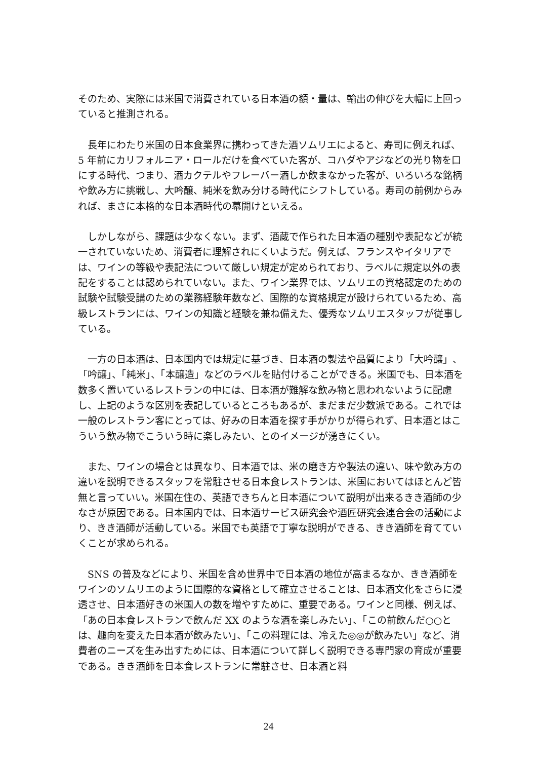そのため、実際には米国で消費されている日本酒の額・量は、輸出の伸びを大幅に上回っていると推測される。
　長年にわたり米国の日本食業界に携わってきた酒ソムリエによると、寿司に例えれば、5 年前にカリフォルニア・ロールだけを食べていた客が、コハダやアジなどの光り物を口にする時代、つまり、酒カクテルやフレーバー酒しか飲まなかった客が、いろいろな銘柄や飲み方に挑戦し、大吟醸、純米を飲み分ける時代にシフトしている。寿司の前例からみれば、まさに本格的な日本酒時代の幕開けといえる。
　しかしながら、課題は少なくない。まず、酒蔵で作られた日本酒の種別や表記などが統一されていないため、消費者に理解されにくいようだ。例えば、フランスやイタリアでは、ワインの等級や表記法について厳しい規定が定められており、ラベルに規定以外の表記をすることは認められていない。また、ワイン業界では、ソムリエの資格認定のための試験や試験受講のための業務経験年数など、国際的な資格規定が設けられているため、高級レストランには、ワインの知識と経験を兼ね備えた、優秀なソムリエスタッフが従事している。
　一方の日本酒は、日本国内では規定に基づき、日本酒の製法や品質により「大吟醸」、「吟醸」、「純米」、「本醸造」などのラベルを貼付けることができる。米国でも、日本酒を数多く置いているレストランの中には、日本酒が難解な飲み物と思われないように配慮し、上記のような区別を表記しているところもあるが、まだまだ少数派である。これでは一般のレストラン客にとっては、好みの日本酒を探す手がかりが得られず、日本酒とはこういう飲み物でこういう時に楽しみたい、とのイメージが湧きにくい。
　また、ワインの場合とは異なり、日本酒では、米の磨き方や製法の違い、味や飲み方の違いを説明できるスタッフを常駐させる日本食レストランは、米国においてはほとんど皆無と言っていい。米国在住の、英語できちんと日本酒について説明が出来るきき酒師の少なさが原因である。日本国内では、日本酒サービス研究会や酒匠研究会連合会の活動により、きき酒師が活動している。米国でも英語で丁寧な説明ができる、きき酒師を育てていくことが求められる。
　SNS の普及などにより、米国を含め世界中で日本酒の地位が高まるなか、きき酒師をワインのソムリエのように国際的な資格として確立させることは、日本酒文化をさらに浸透させ、日本酒好きの米国人の数を増やすために、重要である。ワインと同様、例えば、「あの日本食レストランで飲んだ XX のような酒を楽しみたい」、「この前飲んだ○○とは、趣向を変えた日本酒が飲みたい」、「この料理には、冷えた◎◎が飲みたい」など、消費者のニーズを生み出すためには、日本酒について詳しく説明できる専門家の育成が重要である。きき酒師を日本食レストランに常駐させ、日本酒と料
24